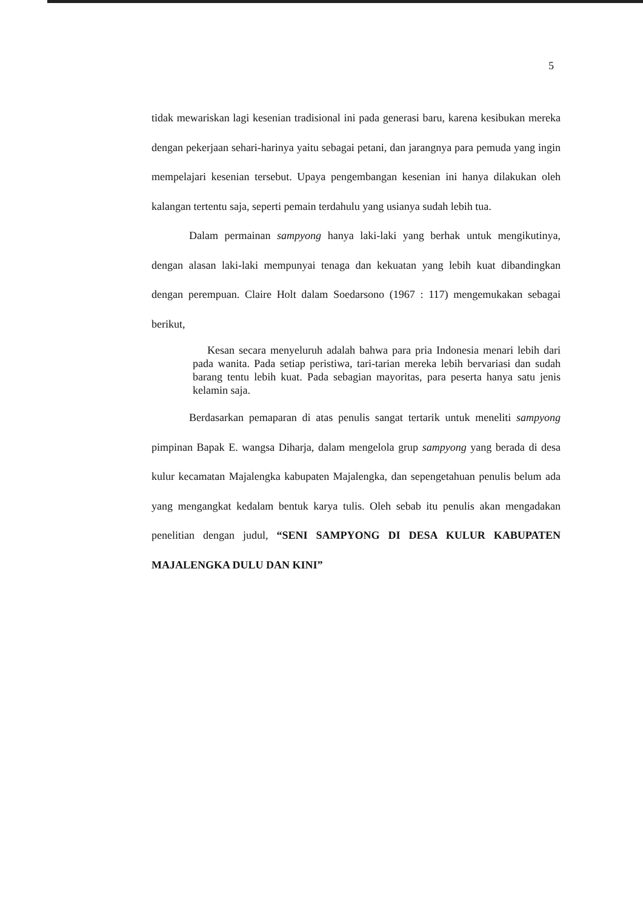5
tidak mewariskan lagi kesenian tradisional ini pada generasi baru, karena kesibukan mereka dengan pekerjaan sehari-harinya yaitu sebagai petani, dan jarangnya para pemuda yang ingin mempelajari kesenian tersebut. Upaya pengembangan kesenian ini hanya dilakukan oleh kalangan tertentu saja, seperti pemain terdahulu yang usianya sudah lebih tua.
Dalam permainan sampyong hanya laki-laki yang berhak untuk mengikutinya, dengan alasan laki-laki mempunyai tenaga dan kekuatan yang lebih kuat dibandingkan dengan perempuan. Claire Holt dalam Soedarsono (1967 : 117) mengemukakan sebagai berikut,
Kesan secara menyeluruh adalah bahwa para pria Indonesia menari lebih dari pada wanita. Pada setiap peristiwa, tari-tarian mereka lebih bervariasi dan sudah barang tentu lebih kuat. Pada sebagian mayoritas, para peserta hanya satu jenis kelamin saja.
Berdasarkan pemaparan di atas penulis sangat tertarik untuk meneliti sampyong pimpinan Bapak E. wangsa Diharja, dalam mengelola grup sampyong yang berada di desa kulur kecamatan Majalengka kabupaten Majalengka, dan sepengetahuan penulis belum ada yang mengangkat kedalam bentuk karya tulis. Oleh sebab itu penulis akan mengadakan penelitian dengan judul, “SENI SAMPYONG DI DESA KULUR KABUPATEN MAJALENGKA DULU DAN KINI”